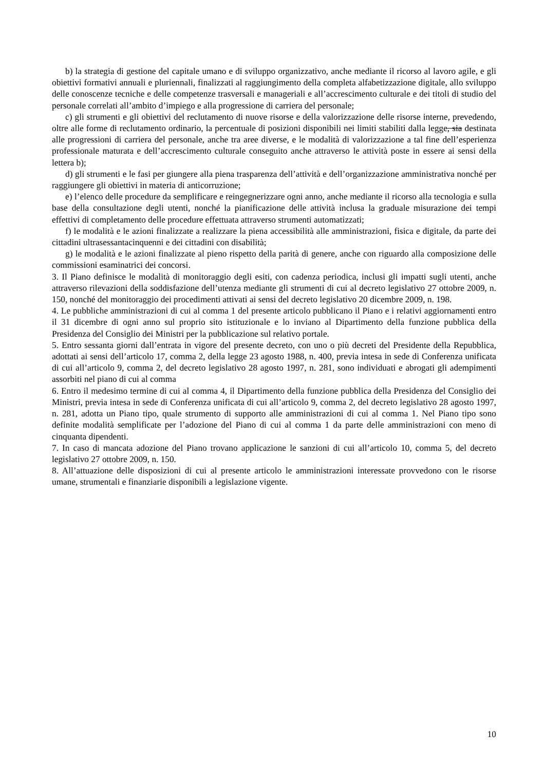b) la strategia di gestione del capitale umano e di sviluppo organizzativo, anche mediante il ricorso al lavoro agile, e gli obiettivi formativi annuali e pluriennali, finalizzati al raggiungimento della completa alfabetizzazione digitale, allo sviluppo delle conoscenze tecniche e delle competenze trasversali e manageriali e all’accrescimento culturale e dei titoli di studio del personale correlati all’ambito d’impiego e alla progressione di carriera del personale;
c) gli strumenti e gli obiettivi del reclutamento di nuove risorse e della valorizzazione delle risorse interne, prevedendo, oltre alle forme di reclutamento ordinario, la percentuale di posizioni disponibili nei limiti stabiliti dalla legge, sia destinata alle progressioni di carriera del personale, anche tra aree diverse, e le modalità di valorizzazione a tal fine dell’esperienza professionale maturata e dell’accrescimento culturale conseguito anche attraverso le attività poste in essere ai sensi della lettera b);
d) gli strumenti e le fasi per giungere alla piena trasparenza dell’attività e dell’organizzazione amministrativa nonché per raggiungere gli obiettivi in materia di anticorruzione;
e) l’elenco delle procedure da semplificare e reingegnerizzare ogni anno, anche mediante il ricorso alla tecnologia e sulla base della consultazione degli utenti, nonché la pianificazione delle attività inclusa la graduale misurazione dei tempi effettivi di completamento delle procedure effettuata attraverso strumenti automatizzati;
f) le modalità e le azioni finalizzate a realizzare la piena accessibilità alle amministrazioni, fisica e digitale, da parte dei cittadini ultrasessantacinquenni e dei cittadini con disabilità;
g) le modalità e le azioni finalizzate al pieno rispetto della parità di genere, anche con riguardo alla composizione delle commissioni esaminatrici dei concorsi.
3. Il Piano definisce le modalità di monitoraggio degli esiti, con cadenza periodica, inclusi gli impatti sugli utenti, anche attraverso rilevazioni della soddisfazione dell’utenza mediante gli strumenti di cui al decreto legislativo 27 ottobre 2009, n. 150, nonché del monitoraggio dei procedimenti attivati ai sensi del decreto legislativo 20 dicembre 2009, n. 198.
4. Le pubbliche amministrazioni di cui al comma 1 del presente articolo pubblicano il Piano e i relativi aggiornamenti entro il 31 dicembre di ogni anno sul proprio sito istituzionale e lo inviano al Dipartimento della funzione pubblica della Presidenza del Consiglio dei Ministri per la pubblicazione sul relativo portale.
5. Entro sessanta giorni dall’entrata in vigore del presente decreto, con uno o più decreti del Presidente della Repubblica, adottati ai sensi dell’articolo 17, comma 2, della legge 23 agosto 1988, n. 400, previa intesa in sede di Conferenza unificata di cui all’articolo 9, comma 2, del decreto legislativo 28 agosto 1997, n. 281, sono individuati e abrogati gli adempimenti assorbiti nel piano di cui al comma
6. Entro il medesimo termine di cui al comma 4, il Dipartimento della funzione pubblica della Presidenza del Consiglio dei Ministri, previa intesa in sede di Conferenza unificata di cui all’articolo 9, comma 2, del decreto legislativo 28 agosto 1997, n. 281, adotta un Piano tipo, quale strumento di supporto alle amministrazioni di cui al comma 1. Nel Piano tipo sono definite modalità semplificate per l’adozione del Piano di cui al comma 1 da parte delle amministrazioni con meno di cinquanta dipendenti.
7. In caso di mancata adozione del Piano trovano applicazione le sanzioni di cui all’articolo 10, comma 5, del decreto legislativo 27 ottobre 2009, n. 150.
8. All’attuazione delle disposizioni di cui al presente articolo le amministrazioni interessate provvedono con le risorse umane, strumentali e finanziarie disponibili a legislazione vigente.
10